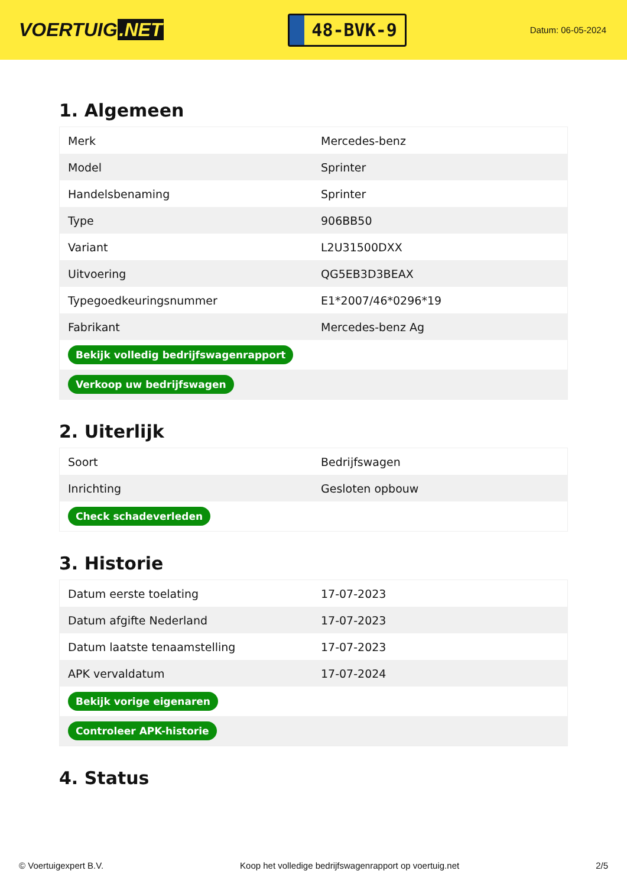VOERTUIG.NET
48-BVK-9
Datum: 06-05-2024
1. Algemeen
| Merk | Mercedes-benz |
| Model | Sprinter |
| Handelsbenaming | Sprinter |
| Type | 906BB50 |
| Variant | L2U31500DXX |
| Uitvoering | QG5EB3D3BEAX |
| Typegoedkeuringsnummer | E1*2007/46*0296*19 |
| Fabrikant | Mercedes-benz Ag |
| Bekijk volledig bedrijfswagenrapport | |
| Verkoop uw bedrijfswagen | |
2. Uiterlijk
| Soort | Bedrijfswagen |
| Inrichting | Gesloten opbouw |
| Check schadeverleden | |
3. Historie
| Datum eerste toelating | 17-07-2023 |
| Datum afgifte Nederland | 17-07-2023 |
| Datum laatste tenaamstelling | 17-07-2023 |
| APK vervaldatum | 17-07-2024 |
| Bekijk vorige eigenaren | |
| Controleer APK-historie | |
4. Status
© Voertuigexpert B.V. Koop het volledige bedrijfswagenrapport op voertuig.net 2/5